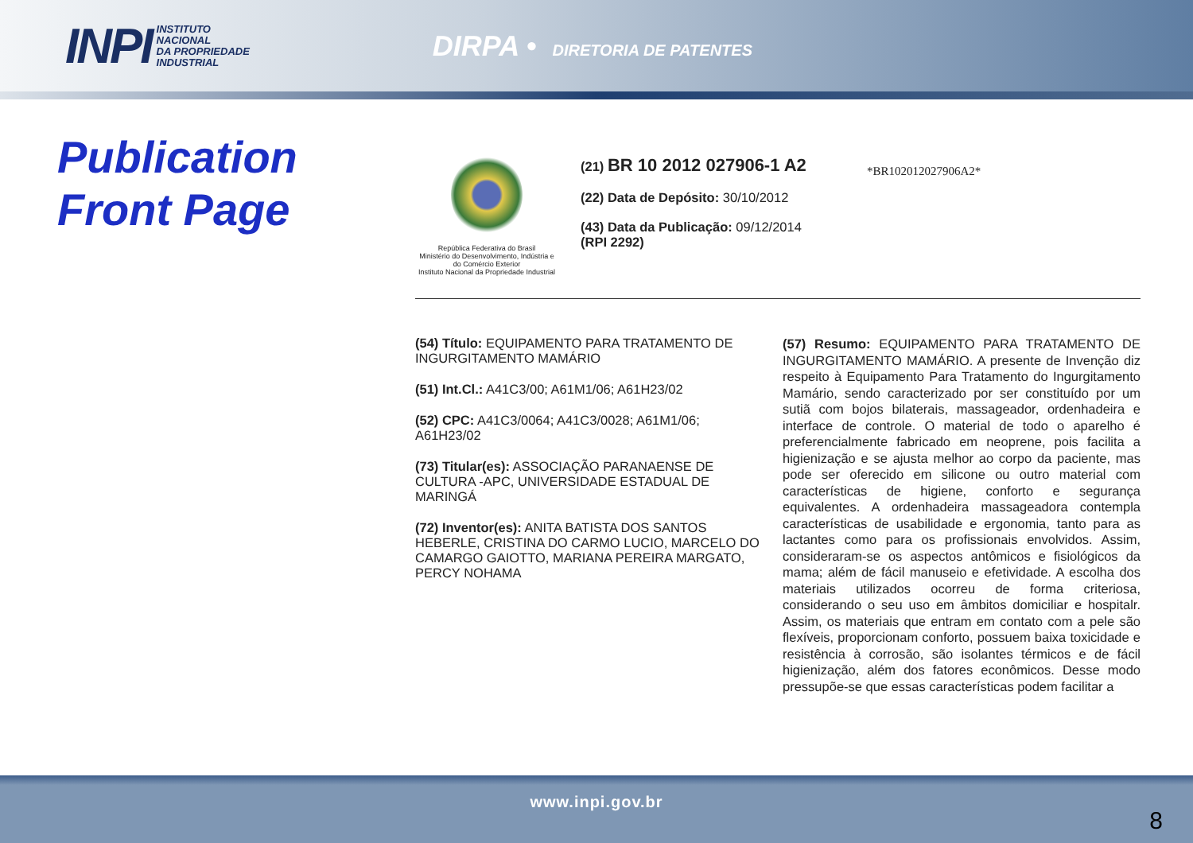INPI INSTITUTO
NACIONAL
DA PROPRIEDADE
INDUSTRIAL
DIRPA • DIRETORIA DE PATENTES
Publication
Front Page
República Federativa do Brasil
Ministério do Desenvolvimento, Indústria e do Comércio Exterior
Instituto Nacional da Propriedade Industrial
(21) BR 10 2012 027906-1 A2
(22) Data de Depósito: 30/10/2012
(43) Data da Publicação: 09/12/2014
(RPI 2292)
*BR102012027906A2*
(54) Título: EQUIPAMENTO PARA TRATAMENTO DE INGURGITAMENTO MAMÁRIO
(51) Int.Cl.: A41C3/00; A61M1/06; A61H23/02
(52) CPC: A41C3/0064; A41C3/0028; A61M1/06; A61H23/02
(73) Titular(es): ASSOCIAÇÃO PARANAENSE DE CULTURA -APC, UNIVERSIDADE ESTADUAL DE MARINGÁ
(72) Inventor(es): ANITA BATISTA DOS SANTOS HEBERLE, CRISTINA DO CARMO LUCIO, MARCELO DO CAMARGO GAIOTTO, MARIANA PEREIRA MARGATO, PERCY NOHAMA
(57) Resumo: EQUIPAMENTO PARA TRATAMENTO DE INGURGITAMENTO MAMÁRIO. A presente de Invenção diz respeito à Equipamento Para Tratamento do Ingurgitamento Mamário, sendo caracterizado por ser constituído por um sutiã com bojos bilaterais, massageador, ordenhadeira e interface de controle. O material de todo o aparelho é preferencialmente fabricado em neoprene, pois facilita a higienização e se ajusta melhor ao corpo da paciente, mas pode ser oferecido em silicone ou outro material com características de higiene, conforto e segurança equivalentes. A ordenhadeira massageadora contempla características de usabilidade e ergonomia, tanto para as lactantes como para os profissionais envolvidos. Assim, consideraram-se os aspectos antômicos e fisiológicos da mama; além de fácil manuseio e efetividade. A escolha dos materiais utilizados ocorreu de forma criteriosa, considerando o seu uso em âmbitos domiciliar e hospitalr. Assim, os materiais que entram em contato com a pele são flexíveis, proporcionam conforto, possuem baixa toxicidade e resistência à corrosão, são isolantes térmicos e de fácil higienização, além dos fatores econômicos. Desse modo pressupõe-se que essas características podem facilitar a
www.inpi.gov.br
8